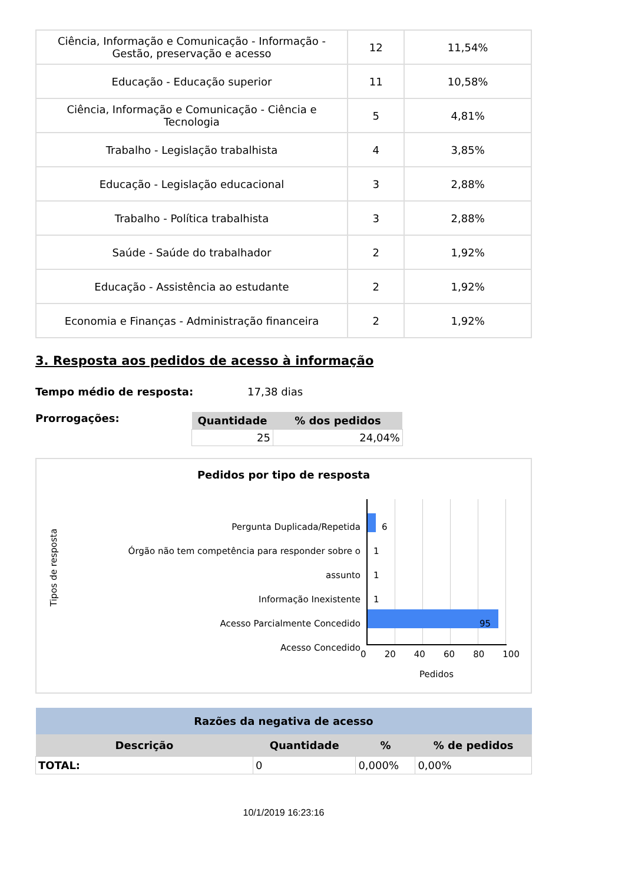| Ciência, Informação e Comunicação - Informação - Gestão, preservação e acesso | 12 | 11,54% |
| Educação - Educação superior | 11 | 10,58% |
| Ciência, Informação e Comunicação - Ciência e Tecnologia | 5 | 4,81% |
| Trabalho - Legislação trabalhista | 4 | 3,85% |
| Educação - Legislação educacional | 3 | 2,88% |
| Trabalho - Política trabalhista | 3 | 2,88% |
| Saúde - Saúde do trabalhador | 2 | 1,92% |
| Educação - Assistência ao estudante | 2 | 1,92% |
| Economia e Finanças - Administração financeira | 2 | 1,92% |
3. Resposta aos pedidos de acesso à informação
Tempo médio de resposta: 17,38 dias
Prorrogações:
| Quantidade | % dos pedidos |
| --- | --- |
| 25 | 24,04% |
Pedidos por tipo de resposta
Tipos de resposta
Pergunta Duplicada/Repetida
Órgão não tem competência para responder sobre o assunto
Informação Inexistente
Acesso Parcialmente Concedido
Acesso Concedido
6
1
1
1
95
0 20 40 60 80 100
Pedidos
| Razões da negativa de acesso | | | |
| --- | --- | --- | --- |
| Descrição | Quantidade | % | % de pedidos |
| TOTAL: | 0 | 0,000% | 0,00% |
10/1/2019 16:23:16